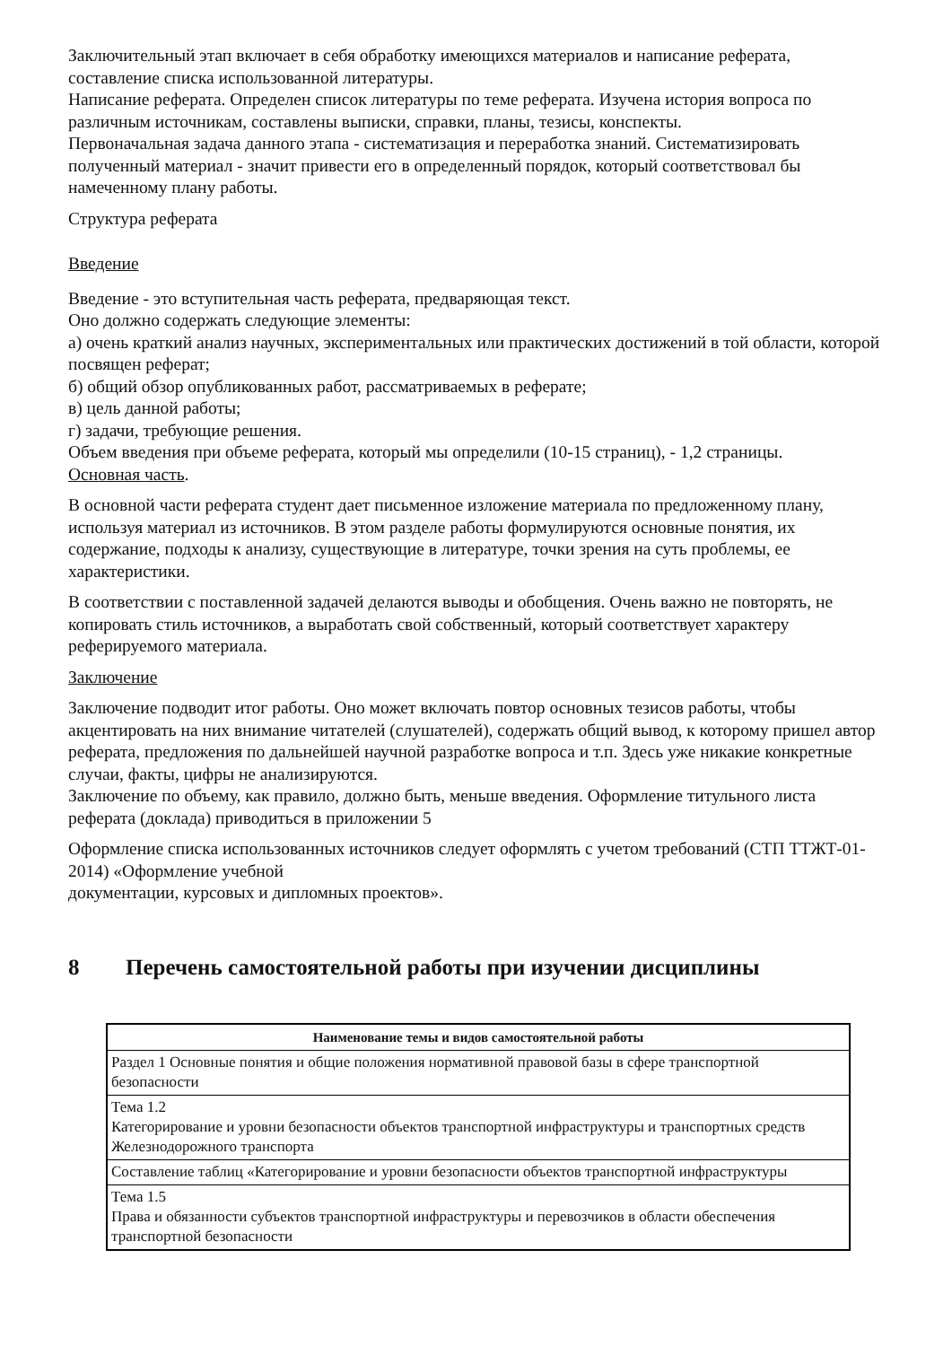Заключительный этап включает в себя обработку имеющихся материалов и написание реферата, составление списка использованной литературы.
Написание реферата. Определен список литературы по теме реферата. Изучена история вопроса по различным источникам, составлены выписки, справки, планы, тезисы, конспекты.
Первоначальная задача данного этапа - систематизация и переработка знаний. Систематизировать полученный материал - значит привести его в определенный порядок, который соответствовал бы намеченному плану работы.
Структура реферата
Введение
Введение - это вступительная часть реферата, предваряющая текст.
Оно должно содержать следующие элементы:
а) очень краткий анализ научных, экспериментальных или практических достижений в той области, которой посвящен реферат;
б) общий обзор опубликованных работ, рассматриваемых в реферате;
в) цель данной работы;
г) задачи, требующие решения.
Объем введения при объеме реферата, который мы определили (10-15 страниц), - 1,2 страницы.
Основная часть.
В основной части реферата студент дает письменное изложение материала по предложенному плану, используя материал из источников. В этом разделе работы формулируются основные понятия, их содержание, подходы к анализу, существующие в литературе, точки зрения на суть проблемы, ее характеристики.
В соответствии с поставленной задачей делаются выводы и обобщения. Очень важно не повторять, не копировать стиль источников, а выработать свой собственный, который соответствует характеру реферируемого материала.
Заключение
Заключение подводит итог работы. Оно может включать повтор основных тезисов работы, чтобы акцентировать на них внимание читателей (слушателей), содержать общий вывод, к которому пришел автор реферата, предложения по дальнейшей научной разработке вопроса и т.п. Здесь уже никакие конкретные случаи, факты, цифры не анализируются.
Заключение по объему, как правило, должно быть, меньше введения. Оформление титульного листа реферата (доклада) приводиться в приложении 5
Оформление списка использованных источников следует оформлять с учетом требований (СТП ТТЖТ-01-2014) «Оформление учебной
документации, курсовых и дипломных проектов».
8 Перечень самостоятельной работы при изучении дисциплины
| Наименование темы и видов самостоятельной работы |
| --- |
| Раздел 1 Основные понятия и общие положения нормативной правовой базы в сфере транспортной безопасности |
| Тема 1.2 Категорирование и уровни безопасности объектов транспортной инфраструктуры и транспортных средств Железнодорожного транспорта |
| Составление таблиц «Категорирование и уровни безопасности объектов транспортной инфраструктуры |
| Тема 1.5 Права и обязанности субъектов транспортной инфраструктуры и перевозчиков в области обеспечения транспортной безопасности |